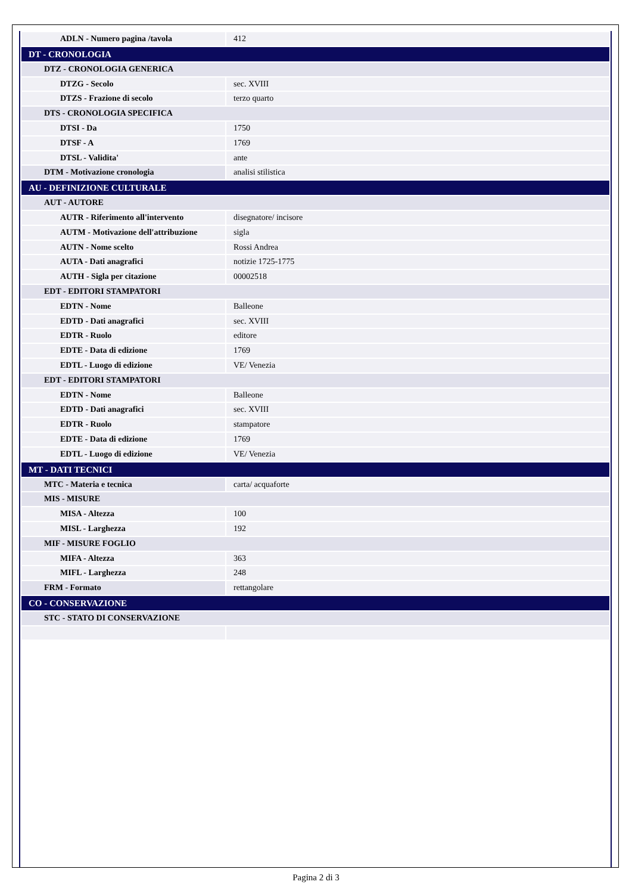| ADLN - Numero pagina /tavola | 412 |
| DT - CRONOLOGIA | |
| DTZ - CRONOLOGIA GENERICA | |
| DTZG - Secolo | sec. XVIII |
| DTZS - Frazione di secolo | terzo quarto |
| DTS - CRONOLOGIA SPECIFICA | |
| DTSI - Da | 1750 |
| DTSF - A | 1769 |
| DTSL - Validita' | ante |
| DTM - Motivazione cronologia | analisi stilistica |
| AU - DEFINIZIONE CULTURALE | |
| AUT - AUTORE | |
| AUTR - Riferimento all'intervento | disegnatore/ incisore |
| AUTM - Motivazione dell'attribuzione | sigla |
| AUTN - Nome scelto | Rossi Andrea |
| AUTA - Dati anagrafici | notizie 1725-1775 |
| AUTH - Sigla per citazione | 00002518 |
| EDT - EDITORI STAMPATORI | |
| EDTN - Nome | Balleone |
| EDTD - Dati anagrafici | sec. XVIII |
| EDTR - Ruolo | editore |
| EDTE - Data di edizione | 1769 |
| EDTL - Luogo di edizione | VE/ Venezia |
| EDT - EDITORI STAMPATORI | |
| EDTN - Nome | Balleone |
| EDTD - Dati anagrafici | sec. XVIII |
| EDTR - Ruolo | stampatore |
| EDTE - Data di edizione | 1769 |
| EDTL - Luogo di edizione | VE/ Venezia |
| MT - DATI TECNICI | |
| MTC - Materia e tecnica | carta/ acquaforte |
| MIS - MISURE | |
| MISA - Altezza | 100 |
| MISL - Larghezza | 192 |
| MIF - MISURE FOGLIO | |
| MIFA - Altezza | 363 |
| MIFL - Larghezza | 248 |
| FRM - Formato | rettangolare |
| CO - CONSERVAZIONE | |
| STC - STATO DI CONSERVAZIONE | |
Pagina 2 di 3